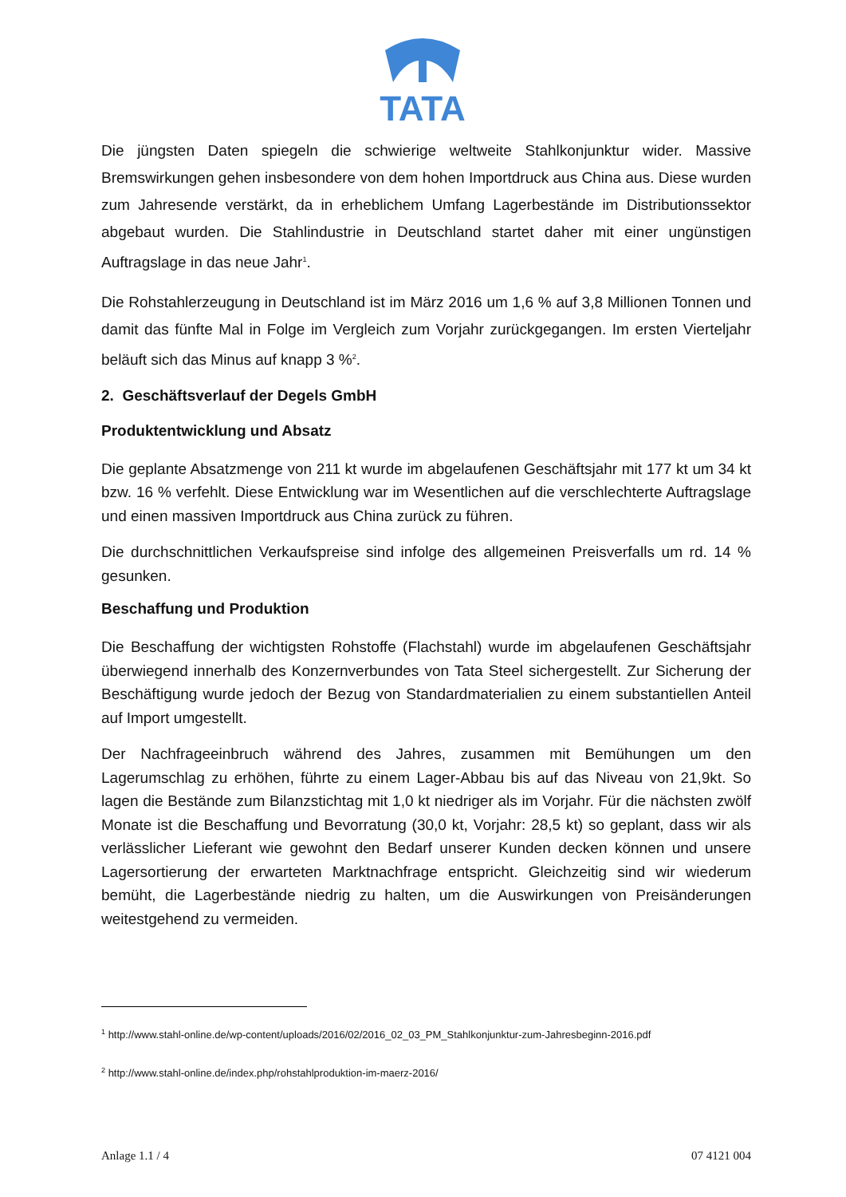TATA
Die jüngsten Daten spiegeln die schwierige weltweite Stahlkonjunktur wider. Massive Bremswirkungen gehen insbesondere von dem hohen Importdruck aus China aus. Diese wurden zum Jahresende verstärkt, da in erheblichem Umfang Lagerbestände im Distributionssektor abgebaut wurden. Die Stahlindustrie in Deutschland startet daher mit einer ungünstigen Auftragslage in das neue Jahr<sup>1</sup>.
Die Rohstahlerzeugung in Deutschland ist im März 2016 um 1,6 % auf 3,8 Millionen Tonnen und damit das fünfte Mal in Folge im Vergleich zum Vorjahr zurückgegangen. Im ersten Vierteljahr beläuft sich das Minus auf knapp 3 %<sup>2</sup>.
2. Geschäftsverlauf der Degels GmbH
Produktentwicklung und Absatz
Die geplante Absatzmenge von 211 kt wurde im abgelaufenen Geschäftsjahr mit 177 kt um 34 kt bzw. 16 % verfehlt. Diese Entwicklung war im Wesentlichen auf die verschlechterte Auftragslage und einen massiven Importdruck aus China zurück zu führen.
Die durchschnittlichen Verkaufspreise sind infolge des allgemeinen Preisverfalls um rd. 14 % gesunken.
Beschaffung und Produktion
Die Beschaffung der wichtigsten Rohstoffe (Flachstahl) wurde im abgelaufenen Geschäftsjahr überwiegend innerhalb des Konzernverbundes von Tata Steel sichergestellt. Zur Sicherung der Beschäftigung wurde jedoch der Bezug von Standardmaterialien zu einem substantiellen Anteil auf Import umgestellt.
Der Nachfrageeinbruch während des Jahres, zusammen mit Bemühungen um den Lagerumschlag zu erhöhen, führte zu einem Lager-Abbau bis auf das Niveau von 21,9kt. So lagen die Bestände zum Bilanzstichtag mit 1,0 kt niedriger als im Vorjahr. Für die nächsten zwölf Monate ist die Beschaffung und Bevorratung (30,0 kt, Vorjahr: 28,5 kt) so geplant, dass wir als verlässlicher Lieferant wie gewohnt den Bedarf unserer Kunden decken können und unsere Lagersortierung der erwarteten Marktnachfrage entspricht. Gleichzeitig sind wir wiederum bemüht, die Lagerbestände niedrig zu halten, um die Auswirkungen von Preisänderungen weitestgehend zu vermeiden.
<sup>1</sup> http://www.stahl-online.de/wp-content/uploads/2016/02/2016_02_03_PM_Stahlkonjunktur-zum-Jahresbeginn-2016.pdf
<sup>2</sup> http://www.stahl-online.de/index.php/rohstahlproduktion-im-maerz-2016/
Anlage 1.1 / 4 07 4121 004